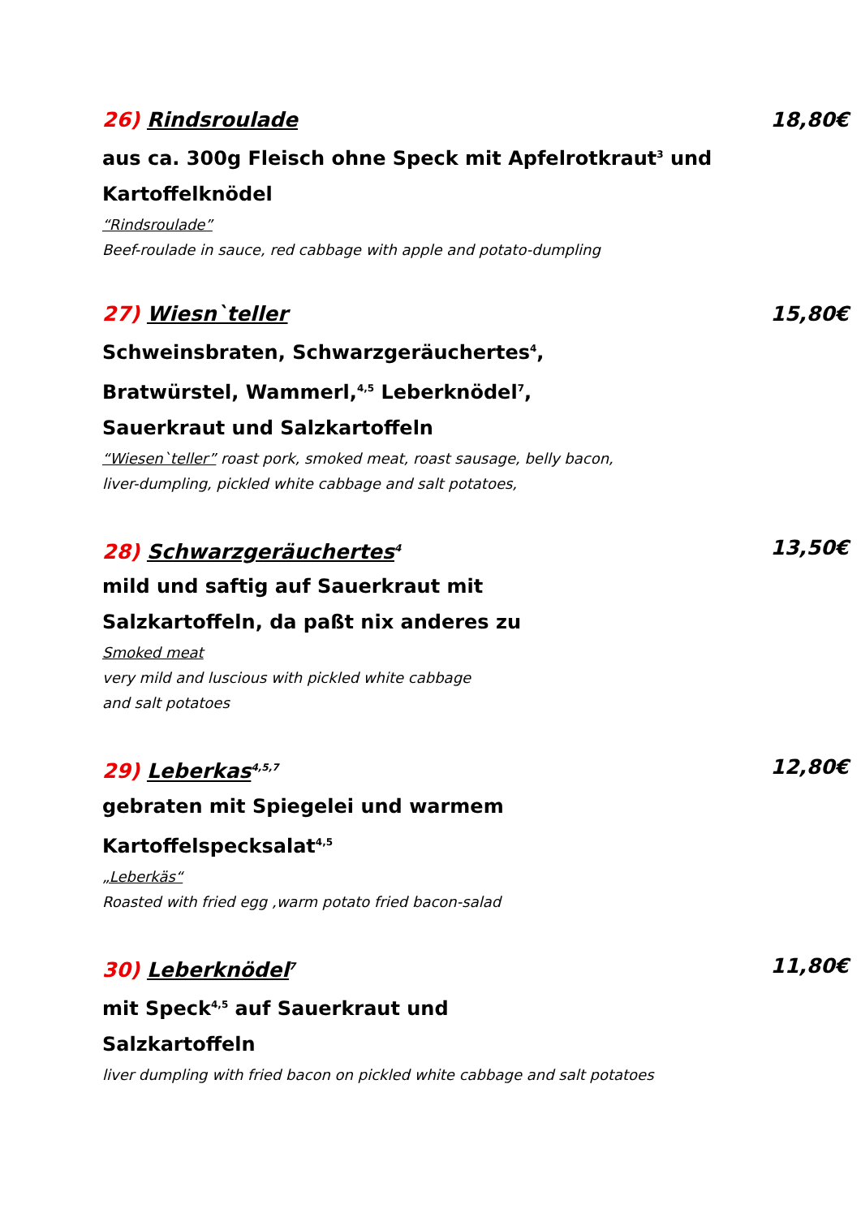26) Rindsroulade 18,80€
aus ca. 300g Fleisch ohne Speck mit Apfelrotkraut<sup>3</sup> und Kartoffelknödel
“Rindsroulade”
Beef-roulade in sauce, red cabbage with apple and potato-dumpling
27) Wiesn`teller 15,80€
Schweinsbraten, Schwarzgeräuchertes<sup>4</sup>,
Bratwürstel, Wammerl,<sup>4,5</sup> Leberknödel<sup>7</sup>,
Sauerkraut und Salzkartoffeln
“Wiesen`teller” roast pork, smoked meat, roast sausage, belly bacon,
liver-dumpling, pickled white cabbage and salt potatoes,
28) Schwarzgeräuchertes<sup>4</sup> 13,50€
mild und saftig auf Sauerkraut mit
Salzkartoffeln, da paßt nix anderes zu
Smoked meat
very mild and luscious with pickled white cabbage
and salt potatoes
29) Leberkas<sup>4,5,7</sup> 12,80€
gebraten mit Spiegelei und warmem
Kartoffelspecksalat<sup>4,5</sup>
„Leberkäs“
Roasted with fried egg ,warm potato fried bacon-salad
30) Leberknödel<sup>7</sup> 11,80€
mit Speck<sup>4,5</sup> auf Sauerkraut und
Salzkartoffeln
liver dumpling with fried bacon on pickled white cabbage and salt potatoes